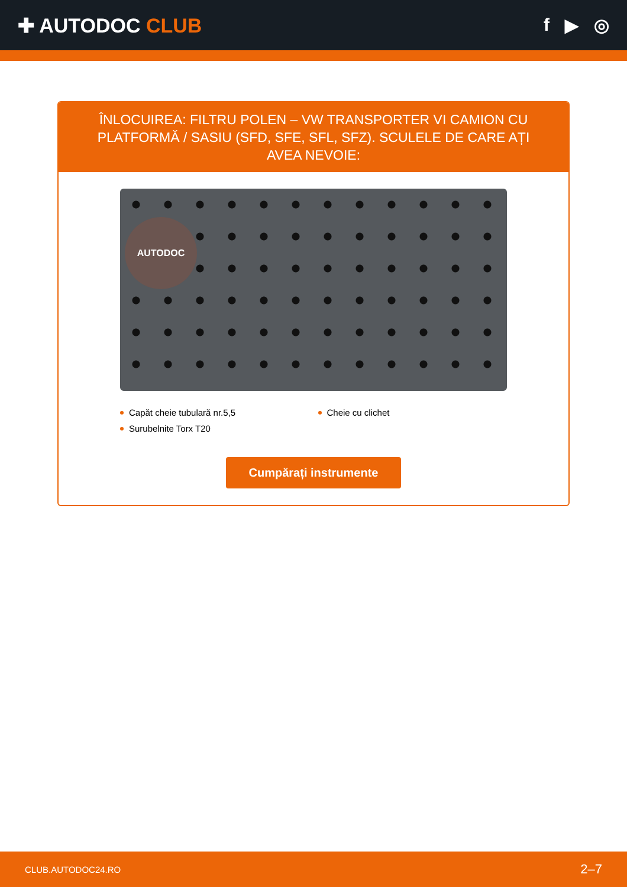✚ AUTODOC CLUB f ▶ ◎
ÎNLOCUIREA: FILTRU POLEN – VW TRANSPORTER VI CAMION CU PLATFORMĂ / SASIU (SFD, SFE, SFL, SFZ). SCULELE DE CARE AȚI AVEA NEVOIE:
AUTODOC
Capăt cheie tubulară nr.5,5
Surubelnite Torx T20
Cheie cu clichet
Cumpărați instrumente
CLUB.AUTODOC24.RO 2–7